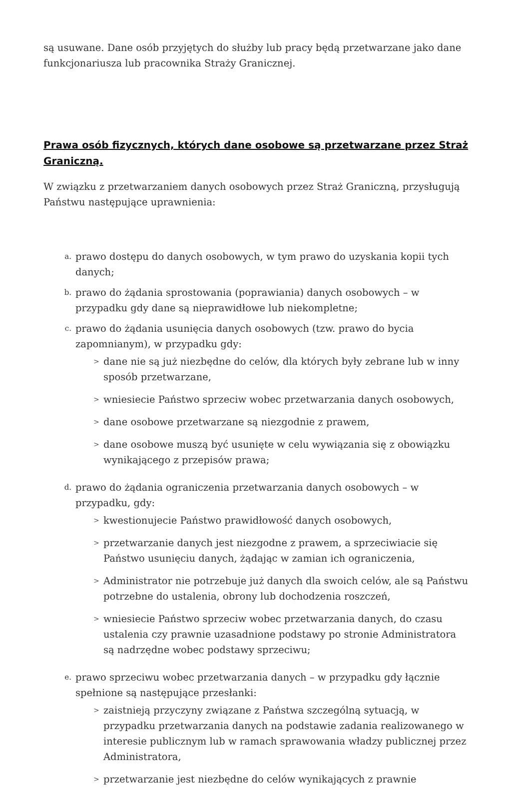są usuwane. Dane osób przyjętych do służby lub pracy będą przetwarzane jako dane funkcjonariusza lub pracownika Straży Granicznej.
Prawa osób fizycznych, których dane osobowe są przetwarzane przez Straż Graniczną.
W związku z przetwarzaniem danych osobowych przez Straż Graniczną, przysługują Państwu następujące uprawnienia:
a.
prawo dostępu do danych osobowych, w tym prawo do uzyskania kopii tych danych;
b.
prawo do żądania sprostowania (poprawiania) danych osobowych – w przypadku gdy dane są nieprawidłowe lub niekompletne;
c.
prawo do żądania usunięcia danych osobowych (tzw. prawo do bycia zapomnianym), w przypadku gdy:
>
dane nie są już niezbędne do celów, dla których były zebrane lub w inny sposób przetwarzane,
>
wniesiecie Państwo sprzeciw wobec przetwarzania danych osobowych,
>
dane osobowe przetwarzane są niezgodnie z prawem,
>
dane osobowe muszą być usunięte w celu wywiązania się z obowiązku wynikającego z przepisów prawa;
d.
prawo do żądania ograniczenia przetwarzania danych osobowych – w przypadku, gdy:
>
kwestionujecie Państwo prawidłowość danych osobowych,
>
przetwarzanie danych jest niezgodne z prawem, a sprzeciwiacie się Państwo usunięciu danych, żądając w zamian ich ograniczenia,
>
Administrator nie potrzebuje już danych dla swoich celów, ale są Państwu potrzebne do ustalenia, obrony lub dochodzenia roszczeń,
>
wniesiecie Państwo sprzeciw wobec przetwarzania danych, do czasu ustalenia czy prawnie uzasadnione podstawy po stronie Administratora są nadrzędne wobec podstawy sprzeciwu;
e.
prawo sprzeciwu wobec przetwarzania danych – w przypadku gdy łącznie spełnione są następujące przesłanki:
>
zaistnieją przyczyny związane z Państwa szczególną sytuacją, w przypadku przetwarzania danych na podstawie zadania realizowanego w interesie publicznym lub w ramach sprawowania władzy publicznej przez Administratora,
>
przetwarzanie jest niezbędne do celów wynikających z prawnie